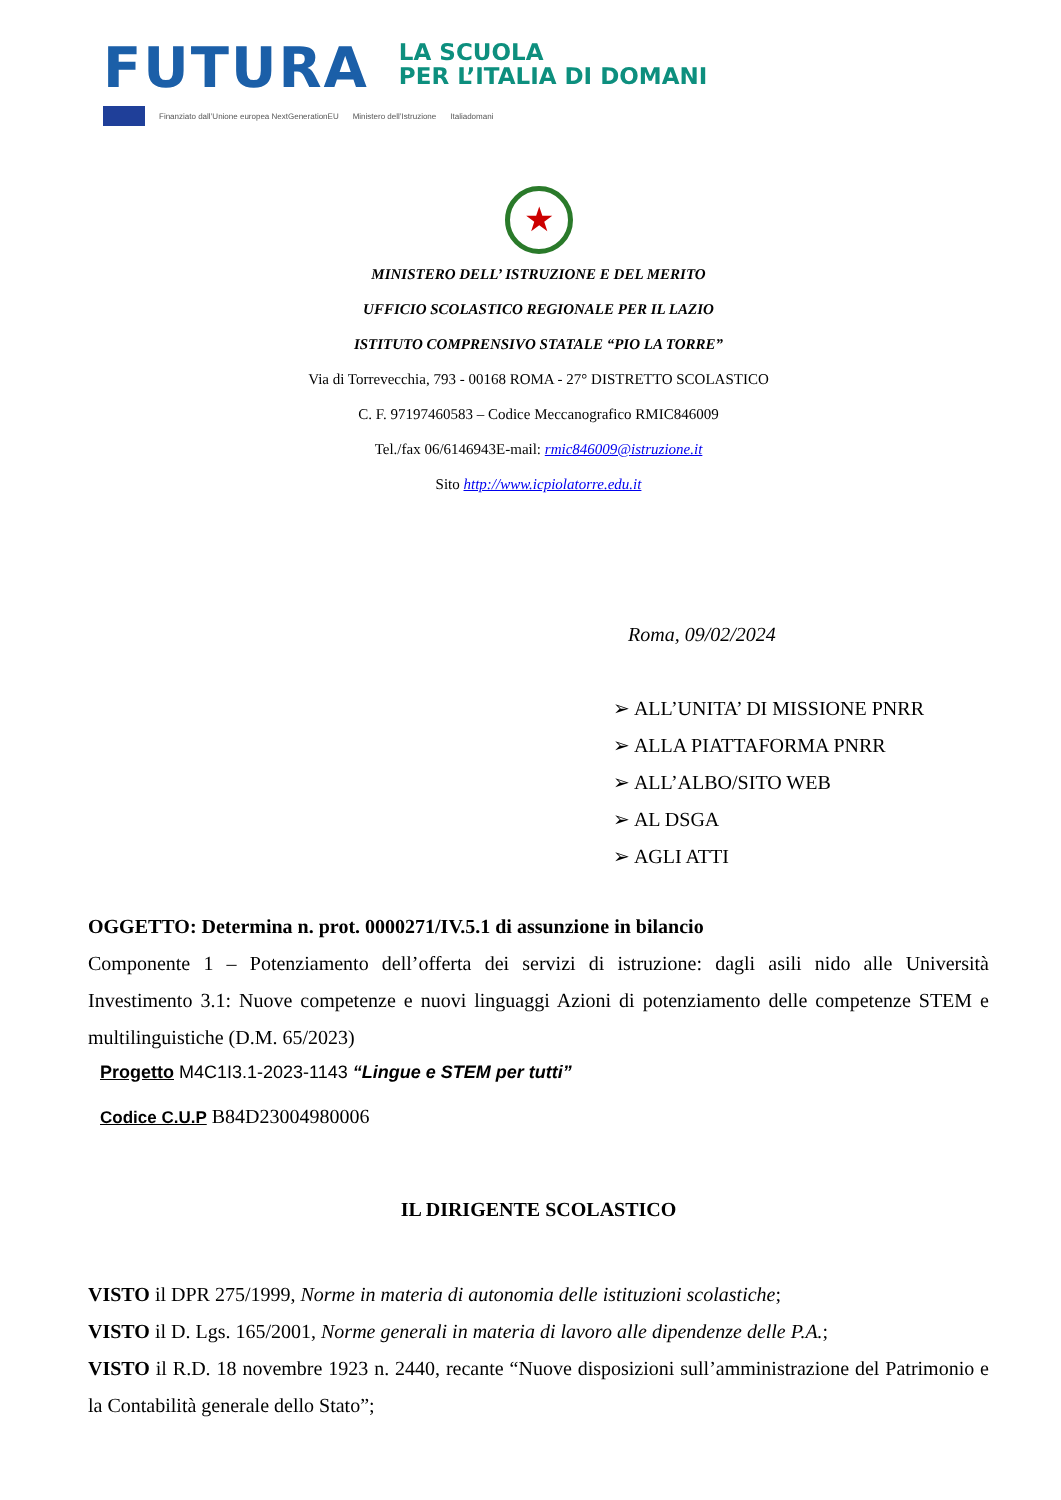FUTURA
LA SCUOLA
PER L’ITALIA DI DOMANI
Finanziato dall’Unione europea NextGenerationEU Ministero dell’Istruzione Italiadomani
★
MINISTERO DELL’ ISTRUZIONE E DEL MERITO
UFFICIO SCOLASTICO REGIONALE PER IL LAZIO
ISTITUTO COMPRENSIVO STATALE “PIO LA TORRE”
Via di Torrevecchia, 793 - 00168 ROMA - 27° DISTRETTO SCOLASTICO
C. F. 97197460583 – Codice Meccanografico RMIC846009
Tel./fax 06/6146943E-mail: rmic846009@istruzione.it
Sito http://www.icpiolatorre.edu.it
Roma, 09/02/2024
➢ ALL’UNITA’ DI MISSIONE PNRR
➢ ALLA PIATTAFORMA PNRR
➢ ALL’ALBO/SITO WEB
➢ AL DSGA
➢ AGLI ATTI
OGGETTO: Determina n. prot. 0000271/IV.5.1 di assunzione in bilancio
Componente 1 – Potenziamento dell’offerta dei servizi di istruzione: dagli asili nido alle Università Investimento 3.1: Nuove competenze e nuovi linguaggi Azioni di potenziamento delle competenze STEM e multilinguistiche (D.M. 65/2023)
Progetto M4C1I3.1-2023-1143 “Lingue e STEM per tutti”
Codice C.U.P B84D23004980006
IL DIRIGENTE SCOLASTICO
VISTO il DPR 275/1999, Norme in materia di autonomia delle istituzioni scolastiche;
VISTO il D. Lgs. 165/2001, Norme generali in materia di lavoro alle dipendenze delle P.A.;
VISTO il R.D. 18 novembre 1923 n. 2440, recante “Nuove disposizioni sull’amministrazione del Patrimonio e la Contabilità generale dello Stato”;